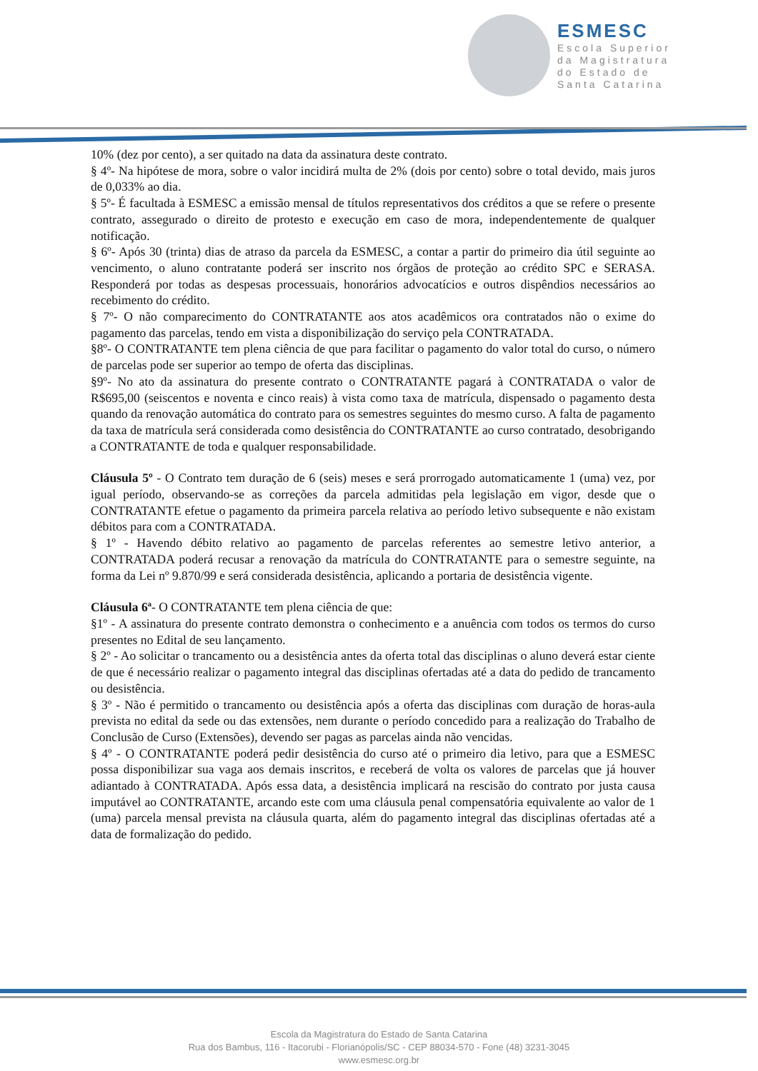ESMESC
Escola Superior
da Magistratura
do Estado de
Santa Catarina
10% (dez por cento), a ser quitado na data da assinatura deste contrato.
§ 4º- Na hipótese de mora, sobre o valor incidirá multa de 2% (dois por cento) sobre o total devido, mais juros de 0,033% ao dia.
§ 5º- É facultada à ESMESC a emissão mensal de títulos representativos dos créditos a que se refere o presente contrato, assegurado o direito de protesto e execução em caso de mora, independentemente de qualquer notificação.
§ 6º- Após 30 (trinta) dias de atraso da parcela da ESMESC, a contar a partir do primeiro dia útil seguinte ao vencimento, o aluno contratante poderá ser inscrito nos órgãos de proteção ao crédito SPC e SERASA. Responderá por todas as despesas processuais, honorários advocatícios e outros dispêndios necessários ao recebimento do crédito.
§ 7º- O não comparecimento do CONTRATANTE aos atos acadêmicos ora contratados não o exime do pagamento das parcelas, tendo em vista a disponibilização do serviço pela CONTRATADA.
§8º- O CONTRATANTE tem plena ciência de que para facilitar o pagamento do valor total do curso, o número de parcelas pode ser superior ao tempo de oferta das disciplinas.
§9º- No ato da assinatura do presente contrato o CONTRATANTE pagará à CONTRATADA o valor de R$695,00 (seiscentos e noventa e cinco reais) à vista como taxa de matrícula, dispensado o pagamento desta quando da renovação automática do contrato para os semestres seguintes do mesmo curso. A falta de pagamento da taxa de matrícula será considerada como desistência do CONTRATANTE ao curso contratado, desobrigando a CONTRATANTE de toda e qualquer responsabilidade.
Cláusula 5º - O Contrato tem duração de 6 (seis) meses e será prorrogado automaticamente 1 (uma) vez, por igual período, observando-se as correções da parcela admitidas pela legislação em vigor, desde que o CONTRATANTE efetue o pagamento da primeira parcela relativa ao período letivo subsequente e não existam débitos para com a CONTRATADA.
§ 1º - Havendo débito relativo ao pagamento de parcelas referentes ao semestre letivo anterior, a CONTRATADA poderá recusar a renovação da matrícula do CONTRATANTE para o semestre seguinte, na forma da Lei nº 9.870/99 e será considerada desistência, aplicando a portaria de desistência vigente.
Cláusula 6ª- O CONTRATANTE tem plena ciência de que:
§1º - A assinatura do presente contrato demonstra o conhecimento e a anuência com todos os termos do curso presentes no Edital de seu lançamento.
§ 2º - Ao solicitar o trancamento ou a desistência antes da oferta total das disciplinas o aluno deverá estar ciente de que é necessário realizar o pagamento integral das disciplinas ofertadas até a data do pedido de trancamento ou desistência.
§ 3º - Não é permitido o trancamento ou desistência após a oferta das disciplinas com duração de horas-aula prevista no edital da sede ou das extensões, nem durante o período concedido para a realização do Trabalho de Conclusão de Curso (Extensões), devendo ser pagas as parcelas ainda não vencidas.
§ 4º - O CONTRATANTE poderá pedir desistência do curso até o primeiro dia letivo, para que a ESMESC possa disponibilizar sua vaga aos demais inscritos, e receberá de volta os valores de parcelas que já houver adiantado à CONTRATADA. Após essa data, a desistência implicará na rescisão do contrato por justa causa imputável ao CONTRATANTE, arcando este com uma cláusula penal compensatória equivalente ao valor de 1 (uma) parcela mensal prevista na cláusula quarta, além do pagamento integral das disciplinas ofertadas até a data de formalização do pedido.
Escola da Magistratura do Estado de Santa Catarina
Rua dos Bambus, 116 - Itacorubi - Florianópolis/SC - CEP 88034-570 - Fone (48) 3231-3045
www.esmesc.org.br